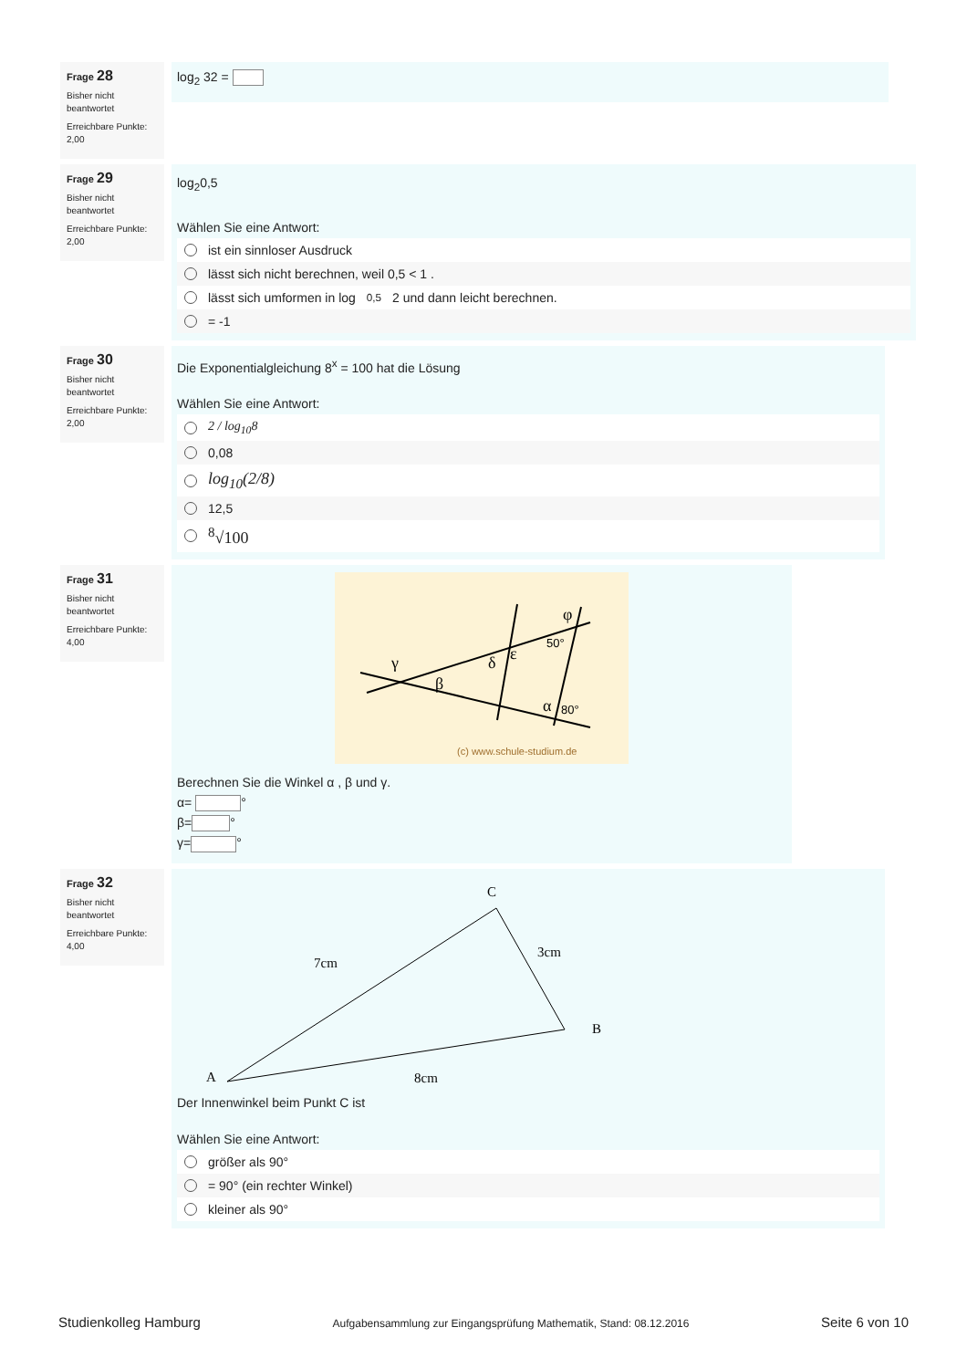Frage 28
Bisher nicht beantwortet
Erreichbare Punkte: 2,00
log<sub>2</sub> 32 =
Frage 29
Bisher nicht beantwortet
Erreichbare Punkte: 2,00
log<sub>2</sub>0,5
Wählen Sie eine Antwort:
ist ein sinnloser Ausdruck
lässt sich nicht berechnen, weil 0,5 < 1 .
lässt sich umformen in log<sub>0,5</sub>2 und dann leicht berechnen.
= -1
Frage 30
Bisher nicht beantwortet
Erreichbare Punkte: 2,00
Die Exponentialgleichung 8<sup>x</sup> = 100 hat die Lösung
Wählen Sie eine Antwort:
2 / log<sub>10</sub>8
0,08
log<sub>10</sub>(2/8)
12,5
<sup>8</sup>√100
Frage 31
Bisher nicht beantwortet
Erreichbare Punkte: 4,00
γ
β
δ
ε
φ
α
50°
80°
(c) www.schule-studium.de
Berechnen Sie die Winkel α , β und γ.
α= °
β= °
γ= °
Frage 32
Bisher nicht beantwortet
Erreichbare Punkte: 4,00
C
B
A
7cm
3cm
8cm
Der Innenwinkel beim Punkt C ist
Wählen Sie eine Antwort:
größer als 90°
= 90° (ein rechter Winkel)
kleiner als 90°
Studienkolleg Hamburg Aufgabensammlung zur Eingangsprüfung Mathematik, Stand: 08.12.2016 Seite 6 von 10